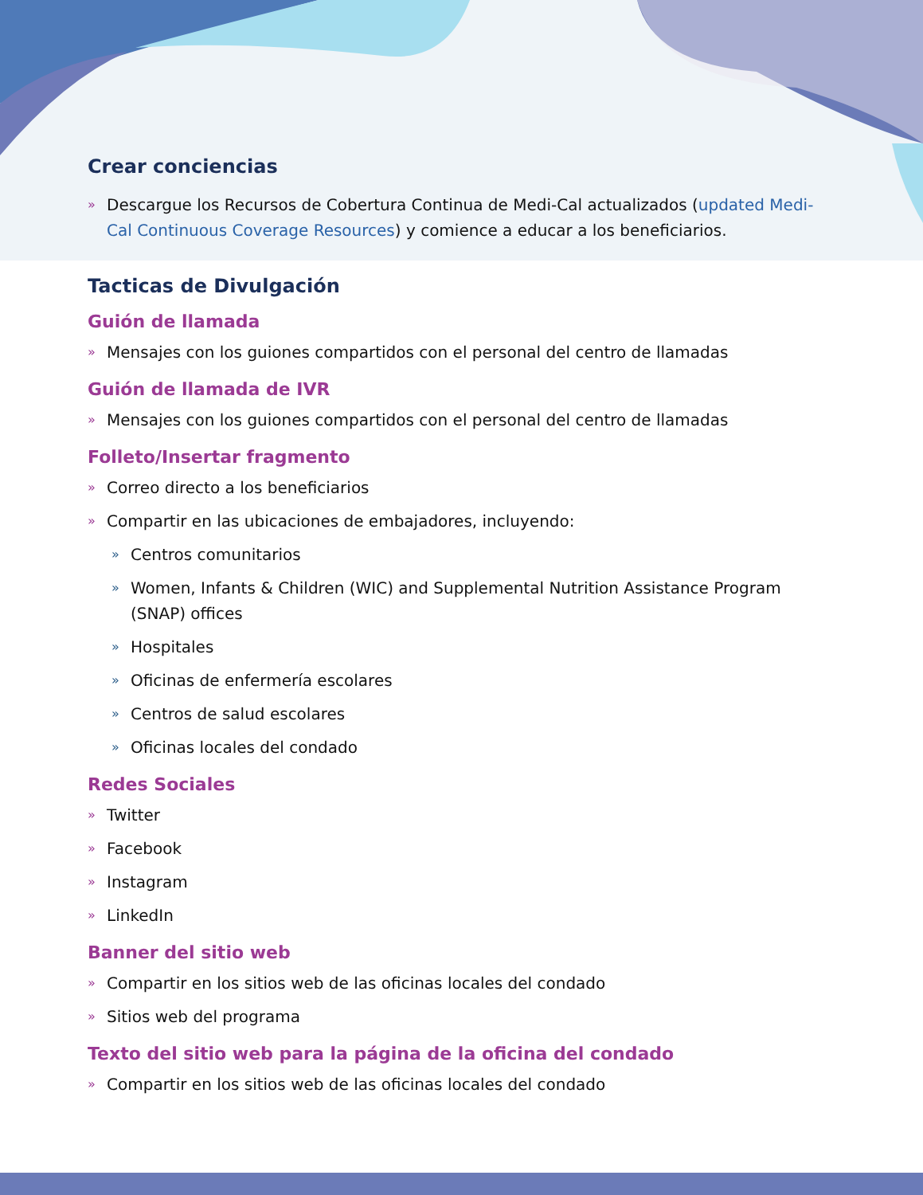Crear conciencias
» Descargue los Recursos de Cobertura Continua de Medi-Cal actualizados (updated Medi-Cal Continuous Coverage Resources) y comience a educar a los beneficiarios.
Tacticas de Divulgación
Guión de llamada
» Mensajes con los guiones compartidos con el personal del centro de llamadas
Guión de llamada de IVR
» Mensajes con los guiones compartidos con el personal del centro de llamadas
Folleto/Insertar fragmento
» Correo directo a los beneficiarios
» Compartir en las ubicaciones de embajadores, incluyendo:
» Centros comunitarios
» Women, Infants & Children (WIC) and Supplemental Nutrition Assistance Program (SNAP) offices
» Hospitales
» Oficinas de enfermería escolares
» Centros de salud escolares
» Oficinas locales del condado
Redes Sociales
» Twitter
» Facebook
» Instagram
» LinkedIn
Banner del sitio web
» Compartir en los sitios web de las oficinas locales del condado
» Sitios web del programa
Texto del sitio web para la página de la oficina del condado
» Compartir en los sitios web de las oficinas locales del condado